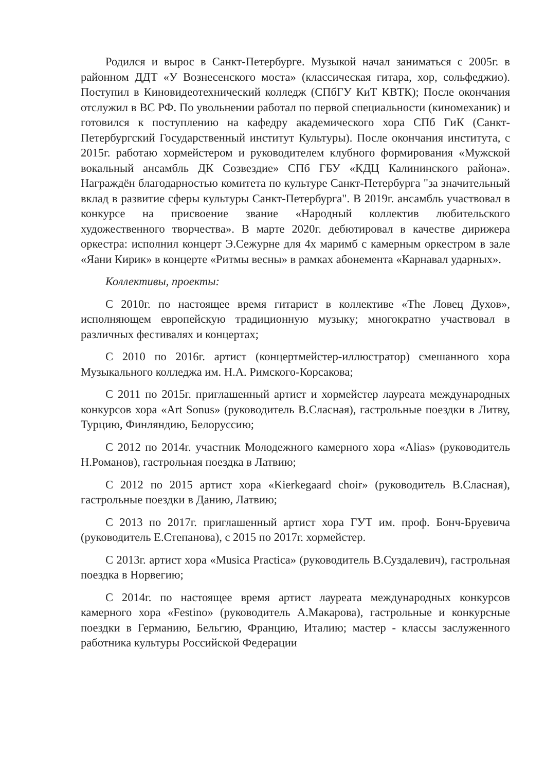Родился и вырос в Санкт-Петербурге. Музыкой начал заниматься с 2005г. в районном ДДТ «У Вознесенского моста» (классическая гитара, хор, сольфеджио). Поступил в Киновидеотехнический колледж (СПбГУ КиТ КВТК); После окончания отслужил в ВС РФ. По увольнении работал по первой специальности (киномеханик) и готовился к поступлению на кафедру академического хора СПб ГиК (Санкт-Петербургский Государственный институт Культуры). После окончания института, с 2015г. работаю хормейстером и руководителем клубного формирования «Мужской вокальный ансамбль ДК Созвездие» СПб ГБУ «КДЦ Калининского района». Награждён благодарностью комитета по культуре Санкт-Петербурга "за значительный вклад в развитие сферы культуры Санкт-Петербурга". В 2019г. ансамбль участвовал в конкурсе на присвоение звание «Народный коллектив любительского художественного творчества». В марте 2020г. дебютировал в качестве дирижера оркестра: исполнил концерт Э.Сежурне для 4х маримб с камерным оркестром в зале «Яани Кирик» в концерте «Ритмы весны» в рамках абонемента «Карнавал ударных».
Коллективы, проекты:
С 2010г. по настоящее время гитарист в коллективе «The Ловец Духов», исполняющем европейскую традиционную музыку; многократно участвовал в различных фестивалях и концертах;
С 2010 по 2016г. артист (концертмейстер-иллюстратор) смешанного хора Музыкального колледжа им. Н.А. Римского-Корсакова;
С 2011 по 2015г. приглашенный артист и хормейстер лауреата международных конкурсов хора «Art Sonus» (руководитель В.Сласная), гастрольные поездки в Литву, Турцию, Финляндию, Белоруссию;
С 2012 по 2014г. участник Молодежного камерного хора «Alias» (руководитель Н.Романов), гастрольная поездка в Латвию;
С 2012 по 2015 артист хора «Kierkegaard choir» (руководитель В.Сласная), гастрольные поездки в Данию, Латвию;
С 2013 по 2017г. приглашенный артист хора ГУТ им. проф. Бонч-Бруевича (руководитель Е.Степанова), с 2015 по 2017г. хормейстер.
С 2013г. артист хора «Musica Practica» (руководитель В.Суздалевич), гастрольная поездка в Норвегию;
С 2014г. по настоящее время артист лауреата международных конкурсов камерного хора «Festino» (руководитель А.Макарова), гастрольные и конкурсные поездки в Германию, Бельгию, Францию, Италию; мастер - классы заслуженного работника культуры Российской Федерации